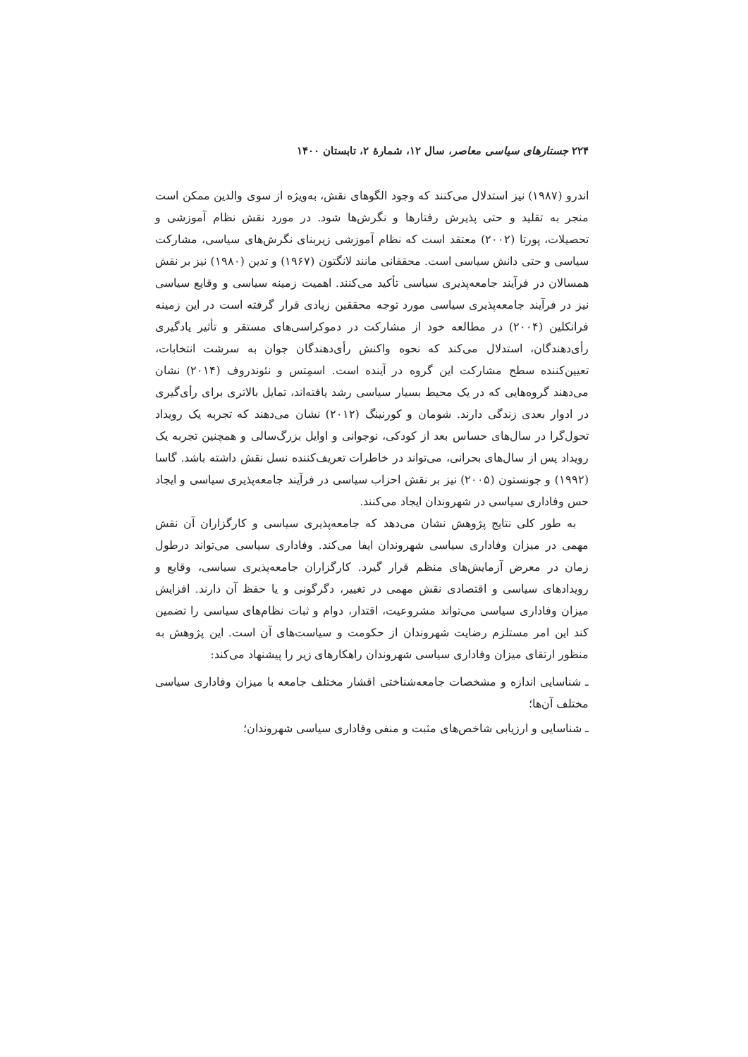۲۲۴ جستارهای سیاسی معاصر، سال ۱۲، شمارهٔ ۲، تابستان ۱۴۰۰
اندرو (۱۹۸۷) نیز استدلال می‌کنند که وجود الگوهای نقش، به‌ویژه از سوی والدین ممکن است منجر به تقلید و حتی پذیرش رفتارها و نگرش‌ها شود. در مورد نقش نظام آموزشی و تحصیلات، پورتا (۲۰۰۲) معتقد است که نظام آموزشی زیربنای نگرش‌های سیاسی، مشارکت سیاسی و حتی دانش سیاسی است. محققانی مانند لانگتون (۱۹۶۷) و تدین (۱۹۸۰) نیز بر نقش همسالان در فرآیند جامعه‌پذیری سیاسی تأکید می‌کنند. اهمیت زمینه سیاسی و وقایع سیاسی نیز در فرآیند جامعه‌پذیری سیاسی مورد توجه محققین زیادی قرار گرفته است در این زمینه فرانکلین (۲۰۰۴) در مطالعه خود از مشارکت در دموکراسی‌های مستقر و تأثیر یادگیری رأی‌دهندگان، استدلال می‌کند که نحوه واکنش رأی‌دهندگان جوان به سرشت انتخابات، تعیین‌کننده سطح مشارکت این گروه در آینده است. اسمِتس و نئوندروف (۲۰۱۴) نشان می‌دهند گروه‌هایی که در یک محیط بسیار سیاسی رشد یافته‌اند، تمایل بالاتری برای رأی‌گیری در ادوار بعدی زندگی دارند. شومان و کورنینگ (۲۰۱۲) نشان می‌دهند که تجربه یک رویداد تحول‌گرا در سال‌های حساس بعد از کودکی، نوجوانی و اوایل بزرگ‌سالی و همچنین تجربه یک رویداد پس از سال‌های بحرانی، می‌تواند در خاطرات تعریف‌کننده نسل نقش داشته باشد. گاسا (۱۹۹۲) و جونستون (۲۰۰۵) نیز بر نقش احزاب سیاسی در فرآیند جامعه‌پذیری سیاسی و ایجاد حس وفاداری سیاسی در شهروندان ایجاد می‌کنند.
به طور کلی نتایج پژوهش نشان می‌دهد که جامعه‌پذیری سیاسی و کارگزاران آن نقش مهمی در میزان وفاداری سیاسی شهروندان ایفا می‌کند. وفاداری سیاسی می‌تواند درطول زمان در معرض آزمایش‌های منظم قرار گیرد. کارگزاران جامعه‌پذیری سیاسی، وقایع و رویدادهای سیاسی و اقتصادی نقش مهمی در تغییر، دگرگونی و یا حفظ آن دارند. افزایش میزان وفاداری سیاسی می‌تواند مشروعیت، اقتدار، دوام و ثبات نظام‌های سیاسی را تضمین کند این امر مستلزم رضایت شهروندان از حکومت و سیاست‌های آن است. این پژوهش به منظور ارتقای میزان وفاداری سیاسی شهروندان راهکارهای زیر را پیشنهاد می‌کند:
ـ شناسایی اندازه و مشخصات جامعه‌شناختی اقشار مختلف جامعه با میزان وفاداری سیاسی مختلف آن‌ها؛
ـ شناسایی و ارزیابی شاخص‌های مثبت و منفی وفاداری سیاسی شهروندان؛